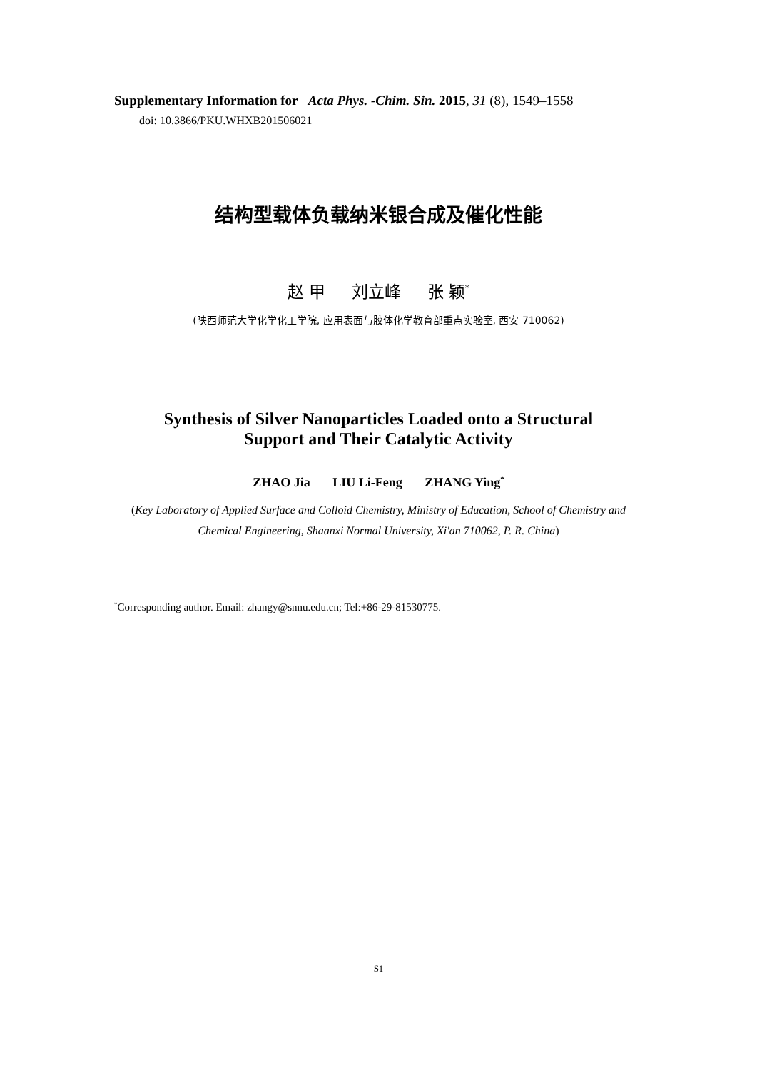Supplementary Information for Acta Phys. -Chim. Sin. 2015, 31 (8), 1549–1558
doi: 10.3866/PKU.WHXB201506021
结构型载体负载纳米银合成及催化性能
赵 甲 刘立峰 张 颖<sup>*</sup>
(陕西师范大学化学化工学院, 应用表面与胶体化学教育部重点实验室, 西安 710062)
Synthesis of Silver Nanoparticles Loaded onto a Structural
Support and Their Catalytic Activity
ZHAO Jia LIU Li-Feng ZHANG Ying<sup>*</sup>
(Key Laboratory of Applied Surface and Colloid Chemistry, Ministry of Education, School of Chemistry and
Chemical Engineering, Shaanxi Normal University, Xi'an 710062, P. R. China)
<sup>*</sup> Corresponding author. Email: zhangy@snnu.edu.cn; Tel:+86-29-81530775.
S1